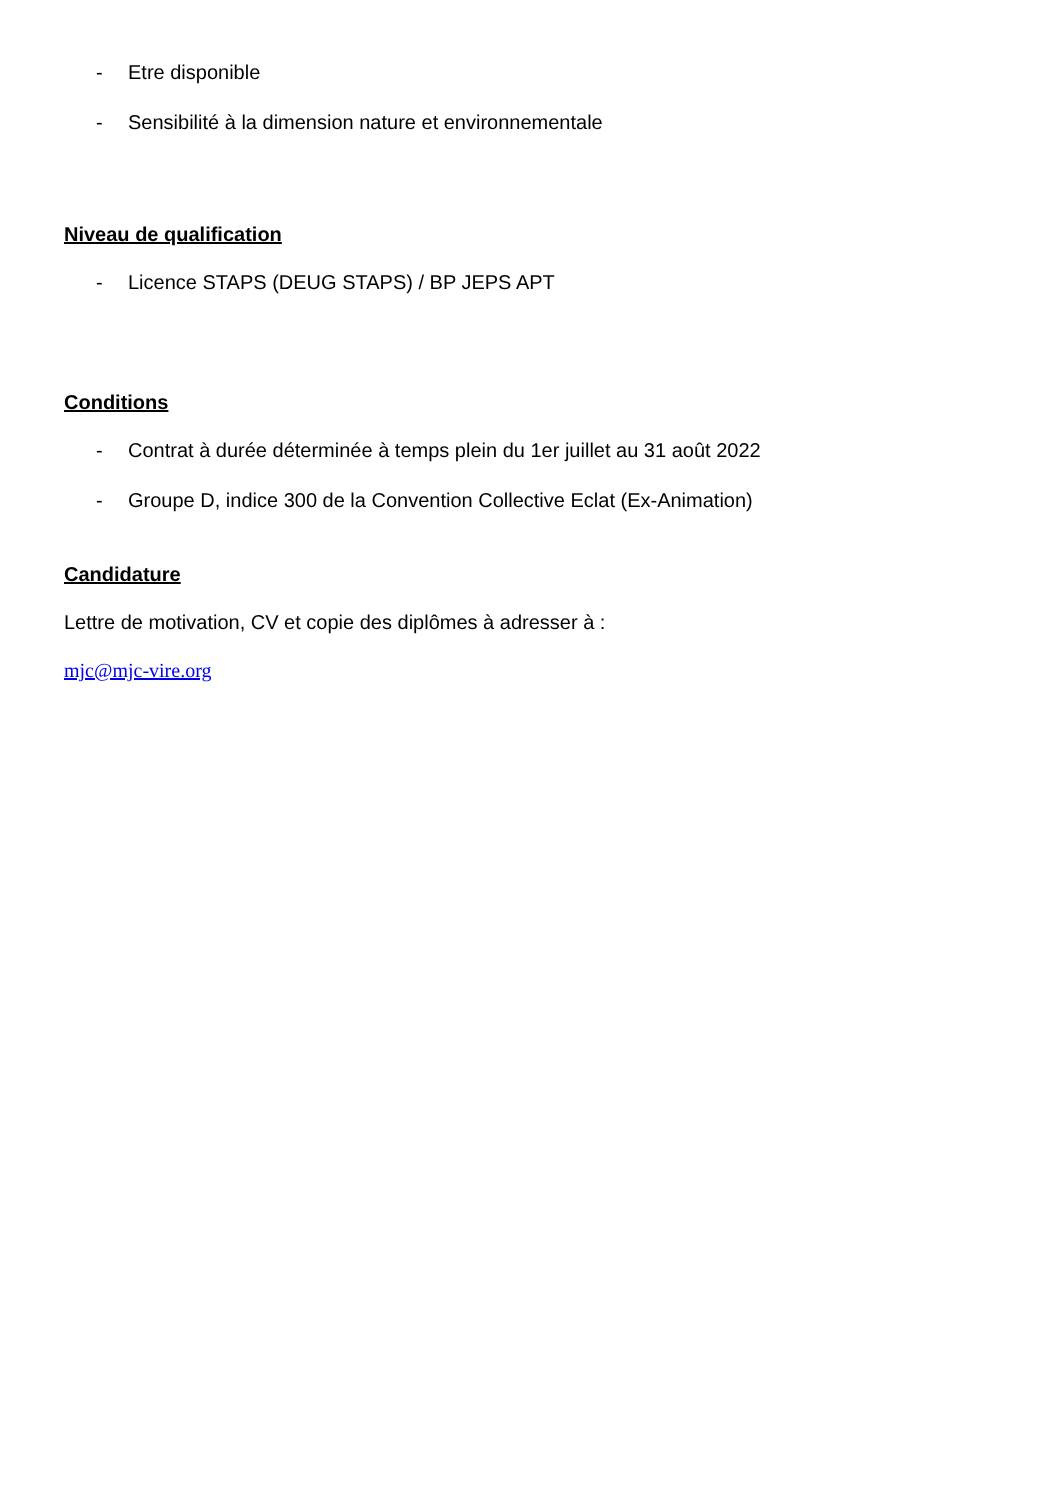- Etre disponible
- Sensibilité à la dimension nature et environnementale
Niveau de qualification
- Licence STAPS (DEUG STAPS) / BP JEPS APT
Conditions
- Contrat à durée déterminée à temps plein du 1er juillet au 31 août 2022
- Groupe D, indice 300 de la Convention Collective Eclat (Ex-Animation)
Candidature
Lettre de motivation, CV et copie des diplômes à adresser à :
mjc@mjc-vire.org